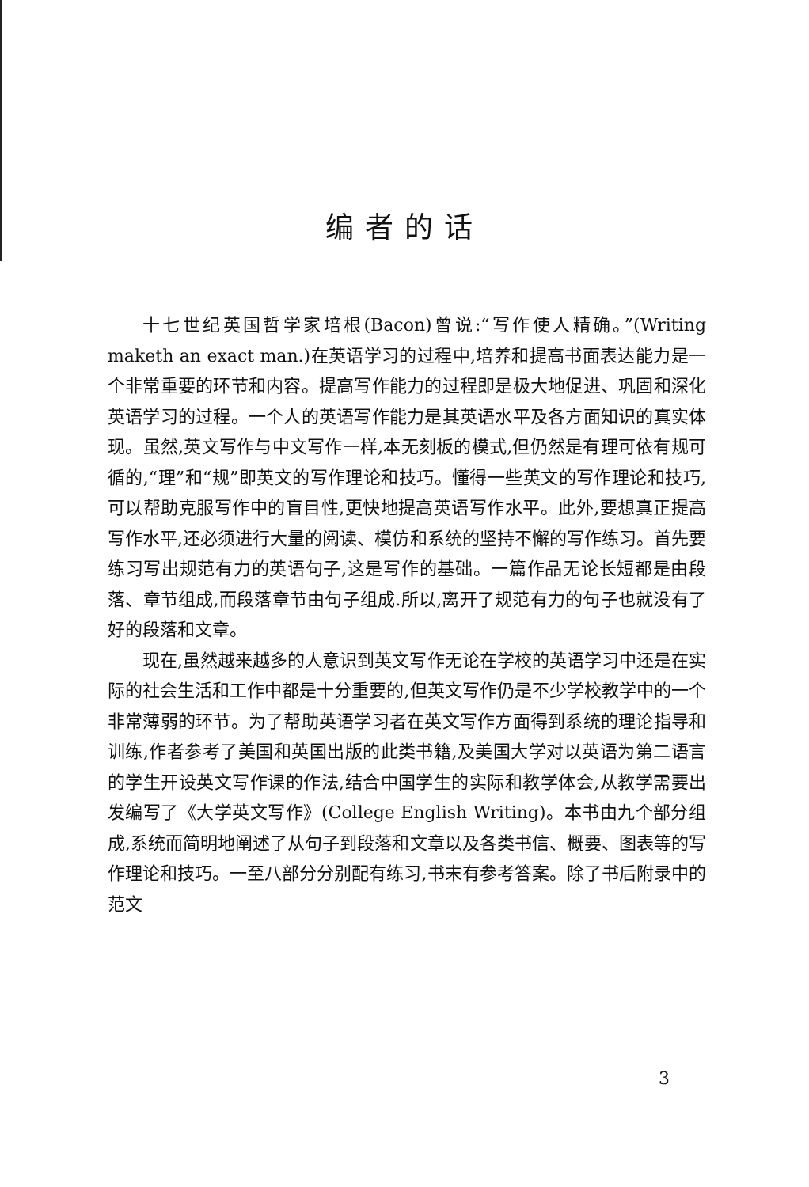编者的话
十七世纪英国哲学家培根(Bacon)曾说:“写作使人精确。”(Writing maketh an exact man.)在英语学习的过程中,培养和提高书面表达能力是一个非常重要的环节和内容。提高写作能力的过程即是极大地促进、巩固和深化英语学习的过程。一个人的英语写作能力是其英语水平及各方面知识的真实体现。虽然,英文写作与中文写作一样,本无刻板的模式,但仍然是有理可依有规可循的,“理”和“规”即英文的写作理论和技巧。懂得一些英文的写作理论和技巧,可以帮助克服写作中的盲目性,更快地提高英语写作水平。此外,要想真正提高写作水平,还必须进行大量的阅读、模仿和系统的坚持不懈的写作练习。首先要练习写出规范有力的英语句子,这是写作的基础。一篇作品无论长短都是由段落、章节组成,而段落章节由句子组成.所以,离开了规范有力的句子也就没有了好的段落和文章。
现在,虽然越来越多的人意识到英文写作无论在学校的英语学习中还是在实际的社会生活和工作中都是十分重要的,但英文写作仍是不少学校教学中的一个非常薄弱的环节。为了帮助英语学习者在英文写作方面得到系统的理论指导和训练,作者参考了美国和英国出版的此类书籍,及美国大学对以英语为第二语言的学生开设英文写作课的作法,结合中国学生的实际和教学体会,从教学需要出发编写了《大学英文写作》(College English Writing)。本书由九个部分组成,系统而简明地阐述了从句子到段落和文章以及各类书信、概要、图表等的写作理论和技巧。一至八部分分别配有练习,书末有参考答案。除了书后附录中的范文
3